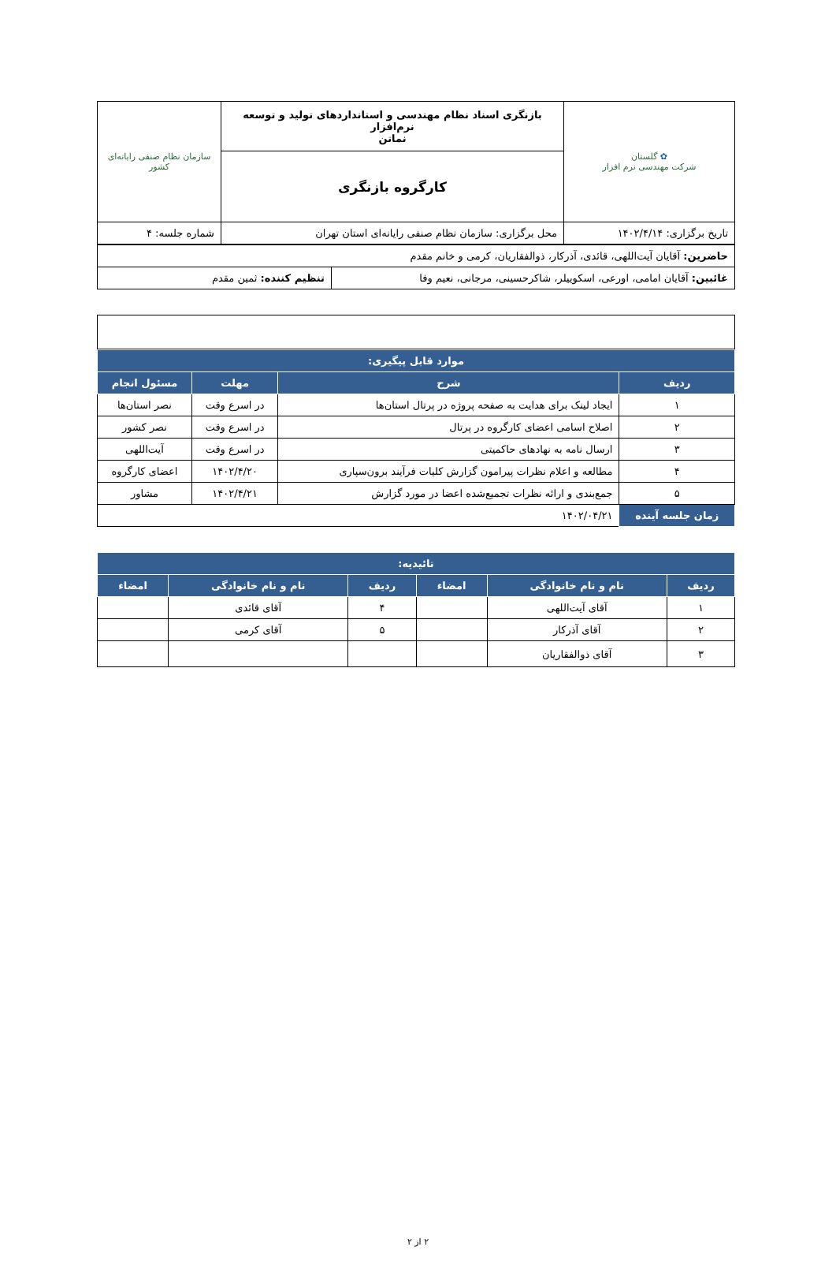| ✿ گلستان شرکت مهندسی نرم افزار | بازنگری اسناد نظام مهندسی و استانداردهای تولید و توسعه نرم‌افزار نماتن | سازمان نظام صنفی رایانه‌ای کشور |
| | کارگروه بازنگری | |
| تاریخ برگزاری: ۱۴۰۲/۴/۱۴ | محل برگزاری: سازمان نظام صنفی رایانه‌ای استان تهران | شماره جلسه: ۴ |
| حاضرین: آقایان آیت‌اللهی، قائدی، آذرکار، ذوالفقاریان، کرمی و خانم مقدم | |
| غائبین: آقایان امامی، اورعی، اسکوییلر، شاکرحسینی، مرجانی، نعیم وفا | تنظیم کننده: ثمین مقدم |
| موارد قابل پیگیری: | | | |
| --- | --- | --- | --- |
| ردیف | شرح | مهلت | مسئول انجام |
| ۱ | ایجاد لینک برای هدایت به صفحه پروژه در پرتال استان‌ها | در اسرع وقت | نصر استان‌ها |
| ۲ | اصلاح اسامی اعضای کارگروه در پرتال | در اسرع وقت | نصر کشور |
| ۳ | ارسال نامه به نهادهای حاکمیتی | در اسرع وقت | آیت‌اللهی |
| ۴ | مطالعه و اعلام نظرات پیرامون گزارش کلیات فرآیند برون‌سپاری | ۱۴۰۲/۴/۲۰ | اعضای کارگروه |
| ۵ | جمع‌بندی و ارائه نظرات تجمیع‌شده اعضا در مورد گزارش | ۱۴۰۲/۴/۲۱ | مشاور |
| زمان جلسه آینده | ۱۴۰۲/۰۴/۲۱ | | |
| تائیدیه: | | | | | |
| --- | --- | --- | --- | --- | --- |
| ردیف | نام و نام خانوادگی | امضاء | ردیف | نام و نام خانوادگی | امضاء |
| ۱ | آقای آیت‌اللهی | | ۴ | آقای قائدی | |
| ۲ | آقای آذرکار | | ۵ | آقای کرمی | |
| ۳ | آقای ذوالفقاریان | | | | |
۲ از ۲